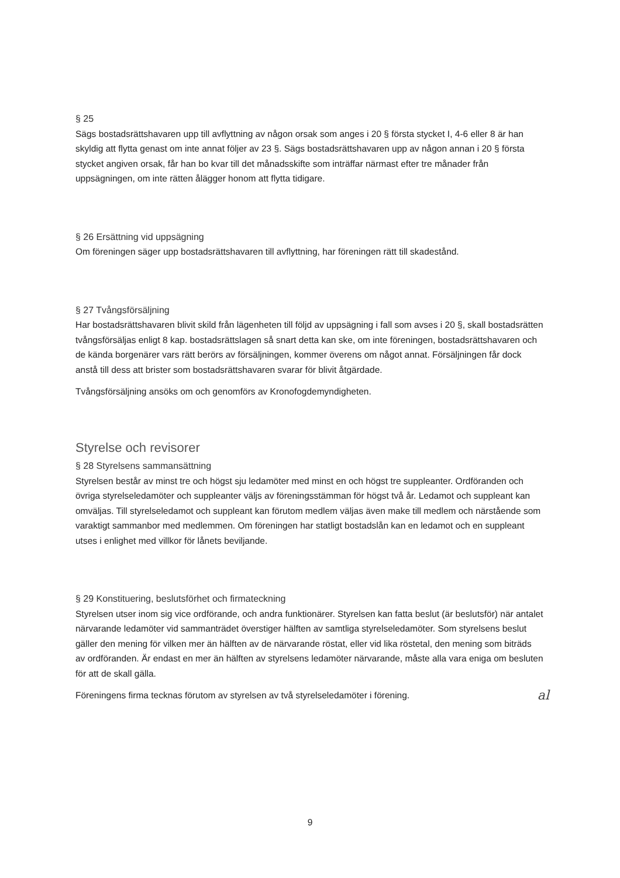§ 25
Sägs bostadsrättshavaren upp till avflyttning av någon orsak som anges i 20 § första stycket I, 4-6 eller 8 är han skyldig att flytta genast om inte annat följer av 23 §. Sägs bostadsrättshavaren upp av någon annan i 20 § första stycket angiven orsak, får han bo kvar till det månadsskifte som inträffar närmast efter tre månader från uppsägningen, om inte rätten ålägger honom att flytta tidigare.
§ 26 Ersättning vid uppsägning
Om föreningen säger upp bostadsrättshavaren till avflyttning, har föreningen rätt till skadestånd.
§ 27 Tvångsförsäljning
Har bostadsrättshavaren blivit skild från lägenheten till följd av uppsägning i fall som avses i 20 §, skall bostadsrätten tvångsförsäljas enligt 8 kap. bostadsrättslagen så snart detta kan ske, om inte föreningen, bostadsrättshavaren och de kända borgenärer vars rätt berörs av försäljningen, kommer överens om något annat. Försäljningen får dock anstå till dess att brister som bostadsrättshavaren svarar för blivit åtgärdade.
Tvångsförsäljning ansöks om och genomförs av Kronofogdemyndigheten.
Styrelse och revisorer
§ 28 Styrelsens sammansättning
Styrelsen består av minst tre och högst sju ledamöter med minst en och högst tre suppleanter. Ordföranden och övriga styrelseledamöter och suppleanter väljs av föreningsstämman för högst två år. Ledamot och suppleant kan omväljas. Till styrelseledamot och suppleant kan förutom medlem väljas även make till medlem och närstående som varaktigt sammanbor med medlemmen. Om föreningen har statligt bostadslån kan en ledamot och en suppleant utses i enlighet med villkor för lånets beviljande.
§ 29 Konstituering, beslutsförhet och firmateckning
Styrelsen utser inom sig vice ordförande, och andra funktionärer. Styrelsen kan fatta beslut (är beslutsför) när antalet närvarande ledamöter vid sammanträdet överstiger hälften av samtliga styrelseledamöter. Som styrelsens beslut gäller den mening för vilken mer än hälften av de närvarande röstat, eller vid lika röstetal, den mening som biträds av ordföranden. Är endast en mer än hälften av styrelsens ledamöter närvarande, måste alla vara eniga om besluten för att de skall gälla.
Föreningens firma tecknas förutom av styrelsen av två styrelseledamöter i förening. al
9